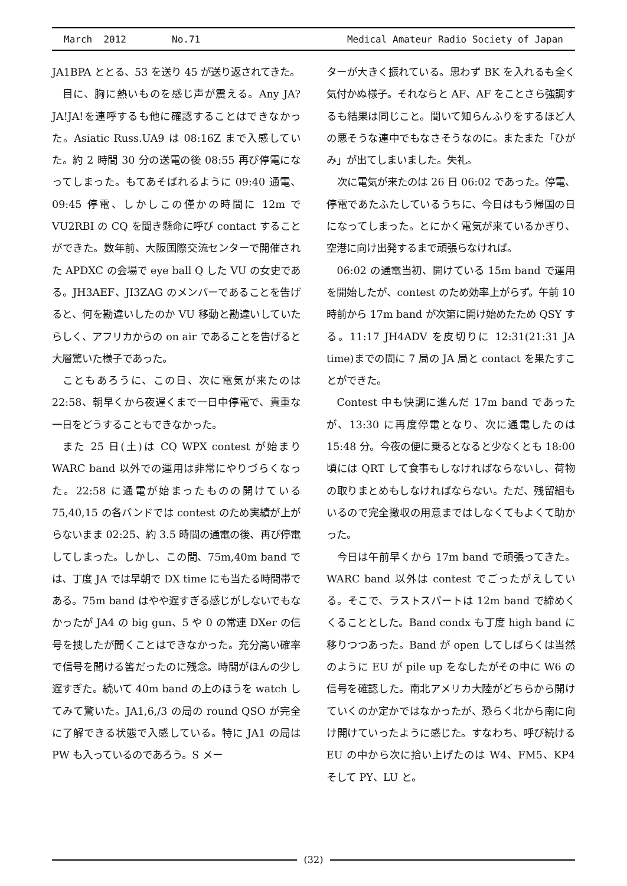March 2012 No.71 Medical Amateur Radio Society of Japan
JA1BPA ととる、53 を送り 45 が送り返されてきた。
目に、胸に熱いものを感じ声が震える。Any JA? JA!JA!を連呼するも他に確認することはできなかった。Asiatic Russ.UA9 は 08:16Z まで入感していた。約 2 時間 30 分の送電の後 08:55 再び停電になってしまった。もてあそばれるように 09:40 通電、09:45 停電、しかしこの僅かの時間に 12m で VU2RBI の CQ を聞き懸命に呼び contact することができた。数年前、大阪国際交流センターで開催された APDXC の会場で eye ball Q した VU の女史である。JH3AEF、JI3ZAG のメンバーであることを告げると、何を勘違いしたのか VU 移動と勘違いしていたらしく、アフリカからの on air であることを告げると大層驚いた様子であった。
こともあろうに、この日、次に電気が来たのは 22:58、朝早くから夜遅くまで一日中停電で、貴重な一日をどうすることもできなかった。
また 25 日(土)は CQ WPX contest が始まり WARC band 以外での運用は非常にやりづらくなった。22:58 に通電が始まったものの開けている 75,40,15 の各バンドでは contest のため実績が上がらないまま 02:25、約 3.5 時間の通電の後、再び停電してしまった。しかし、この間、75m,40m band では、丁度 JA では早朝で DX time にも当たる時間帯である。75m band はやや遅すぎる感じがしないでもなかったが JA4 の big gun、5 や 0 の常連 DXer の信号を捜したが聞くことはできなかった。充分高い確率で信号を聞ける筈だったのに残念。時間がほんの少し遅すぎた。続いて 40m band の上のほうを watch してみて驚いた。JA1,6,/3 の局の round QSO が完全に了解できる状態で入感している。特に JA1 の局は PW も入っているのであろう。S メー
ターが大きく振れている。思わず BK を入れるも全く気付かぬ様子。それならと AF、AF をことさら強調するも結果は同じこと。聞いて知らんふりをするほど人の悪そうな連中でもなさそうなのに。またまた「ひがみ」が出てしまいました。失礼。
次に電気が来たのは 26 日 06:02 であった。停電、停電であたふたしているうちに、今日はもう帰国の日になってしまった。とにかく電気が来ているかぎり、空港に向け出発するまで頑張らなければ。
06:02 の通電当初、開けている 15m band で運用を開始したが、contest のため効率上がらず。午前 10 時前から 17m band が次第に開け始めたため QSY する。11:17 JH4ADV を皮切りに 12:31(21:31 JA time)までの間に 7 局の JA 局と contact を果たすことができた。
Contest 中も快調に進んだ 17m band であったが、13:30 に再度停電となり、次に通電したのは 15:48 分。今夜の便に乗るとなると少なくとも 18:00 頃には QRT して食事もしなければならないし、荷物の取りまとめもしなければならない。ただ、残留組もいるので完全撤収の用意まではしなくてもよくて助かった。
今日は午前早くから 17m band で頑張ってきた。WARC band 以外は contest でごったがえしている。そこで、ラストスパートは 12m band で締めくくることとした。Band condx も丁度 high band に移りつつあった。Band が open してしばらくは当然のように EU が pile up をなしたがその中に W6 の信号を確認した。南北アメリカ大陸がどちらから開けていくのか定かではなかったが、恐らく北から南に向け開けていったように感じた。すなわち、呼び続ける EU の中から次に拾い上げたのは W4、FM5、KP4 そして PY、LU と。
(32)